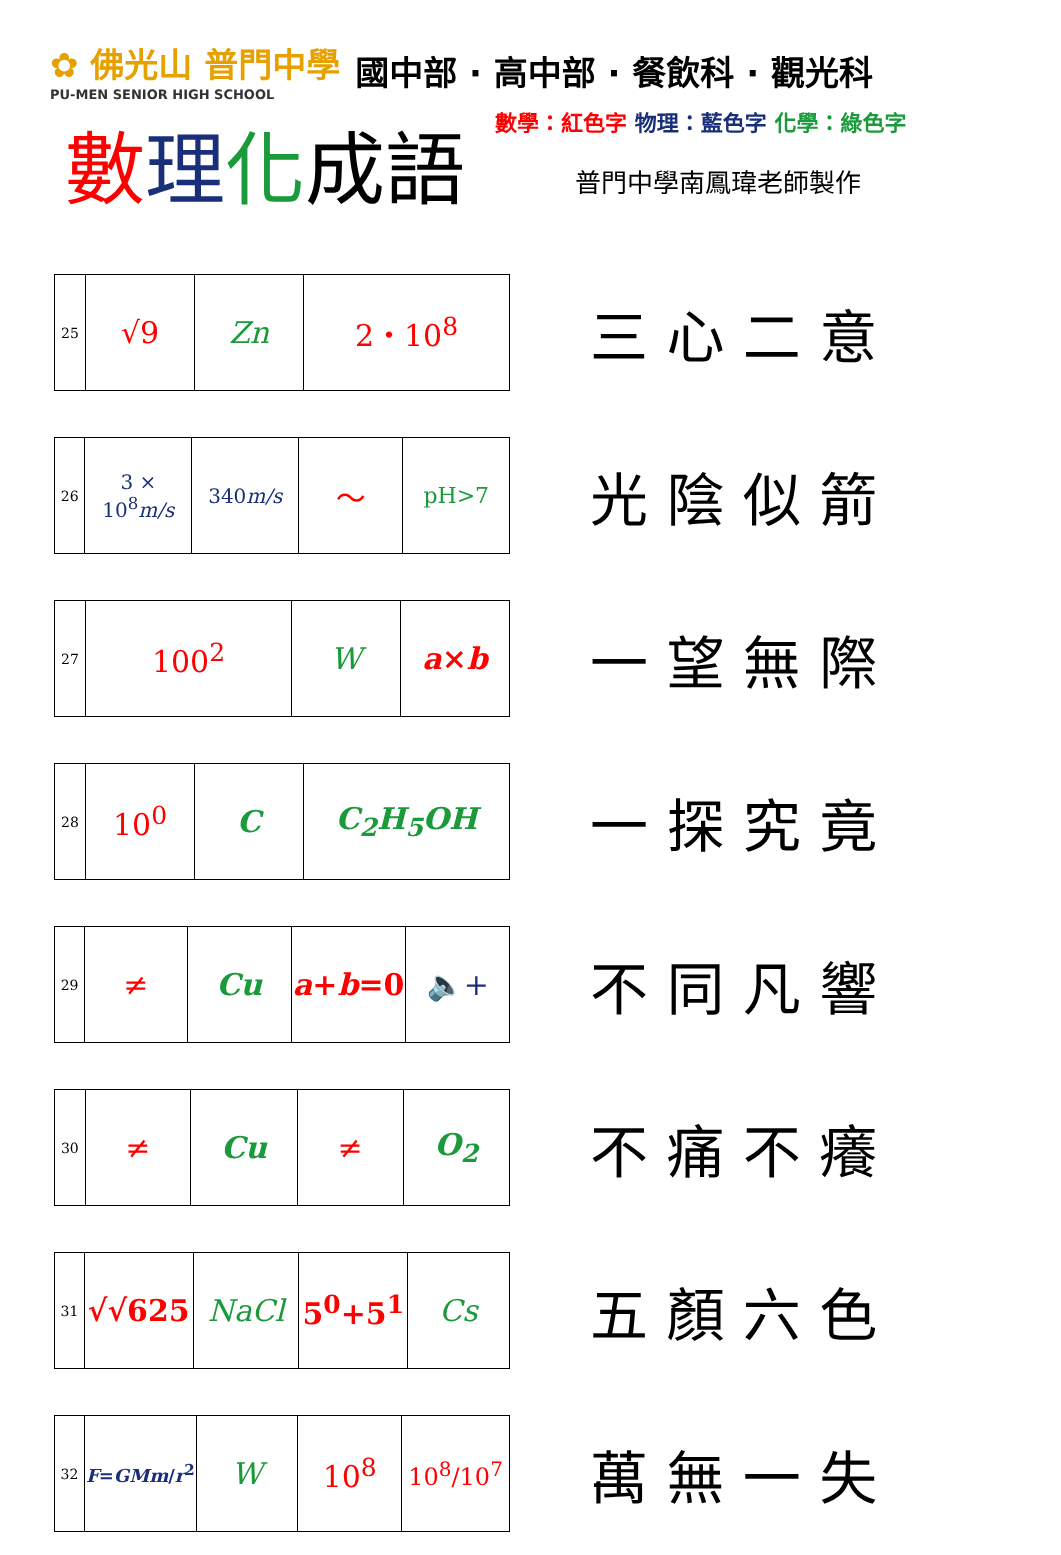✿ 佛光山 普門中學
PU-MEN SENIOR HIGH SCHOOL
國中部 · 高中部 · 餐飲科 · 觀光科
數理化成語
數學：紅色字 物理：藍色字 化學：綠色字
普門中學南鳳瑋老師製作
| 25 | √9 | Zn | 2・10<sup>8</sup> |
三 心 二 意
| 26 | 3 × 10<sup>8</sup> m/s | 340 m/s | ～ | pH>7 |
光 陰 似 箭
| 27 | 100<sup>2</sup> | W | a × b |
一 望 無 際
| 28 | 10<sup>0</sup> | C | C<sub>2</sub>H<sub>5</sub>OH |
一 探 究 竟
| 29 | ≠ | Cu | a + b =0 | 🔈+ |
不 同 凡 響
| 30 | ≠ | Cu | ≠ | O<sub>2</sub> |
不 痛 不 癢
| 31 | √√625 | NaCl | 5<sup>0</sup>+5<sup>1</sup> | Cs |
五 顏 六 色
| 32 | F = GMm / r<sup>2</sup> | W | 10<sup>8</sup> | 10<sup>8</sup>/10<sup>7</sup> |
萬 無 一 失